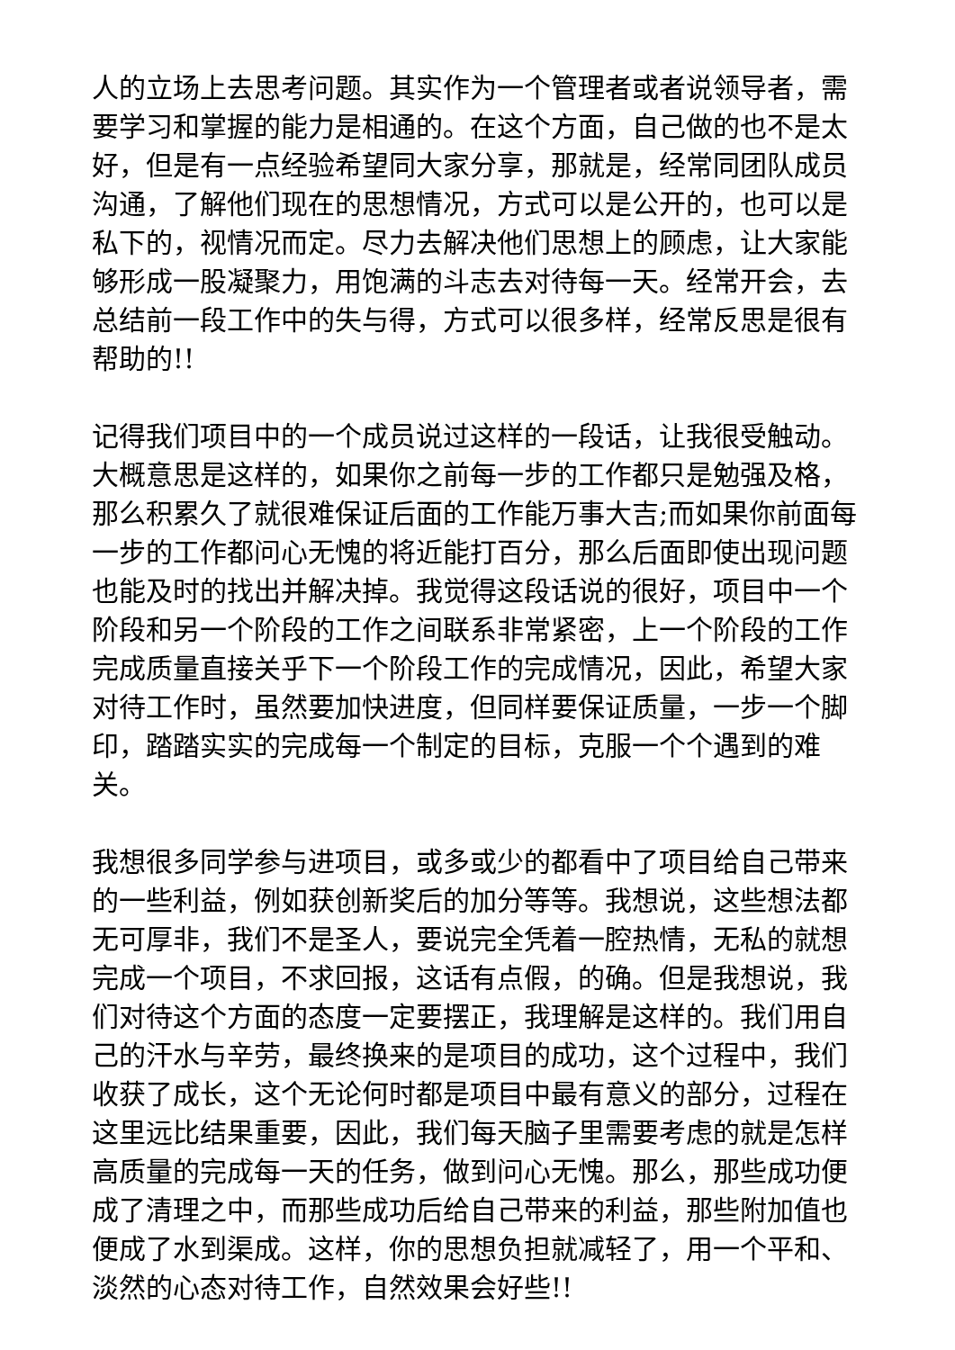人的立场上去思考问题。其实作为一个管理者或者说领导者，需要学习和掌握的能力是相通的。在这个方面，自己做的也不是太好，但是有一点经验希望同大家分享，那就是，经常同团队成员沟通，了解他们现在的思想情况，方式可以是公开的，也可以是私下的，视情况而定。尽力去解决他们思想上的顾虑，让大家能够形成一股凝聚力，用饱满的斗志去对待每一天。经常开会，去总结前一段工作中的失与得，方式可以很多样，经常反思是很有帮助的!!
记得我们项目中的一个成员说过这样的一段话，让我很受触动。大概意思是这样的，如果你之前每一步的工作都只是勉强及格，那么积累久了就很难保证后面的工作能万事大吉;而如果你前面每一步的工作都问心无愧的将近能打百分，那么后面即使出现问题也能及时的找出并解决掉。我觉得这段话说的很好，项目中一个阶段和另一个阶段的工作之间联系非常紧密，上一个阶段的工作完成质量直接关乎下一个阶段工作的完成情况，因此，希望大家对待工作时，虽然要加快进度，但同样要保证质量，一步一个脚印，踏踏实实的完成每一个制定的目标，克服一个个遇到的难关。
我想很多同学参与进项目，或多或少的都看中了项目给自己带来的一些利益，例如获创新奖后的加分等等。我想说，这些想法都无可厚非，我们不是圣人，要说完全凭着一腔热情，无私的就想完成一个项目，不求回报，这话有点假，的确。但是我想说，我们对待这个方面的态度一定要摆正，我理解是这样的。我们用自己的汗水与辛劳，最终换来的是项目的成功，这个过程中，我们收获了成长，这个无论何时都是项目中最有意义的部分，过程在这里远比结果重要，因此，我们每天脑子里需要考虑的就是怎样高质量的完成每一天的任务，做到问心无愧。那么，那些成功便成了清理之中，而那些成功后给自己带来的利益，那些附加值也便成了水到渠成。这样，你的思想负担就减轻了，用一个平和、淡然的心态对待工作，自然效果会好些!!